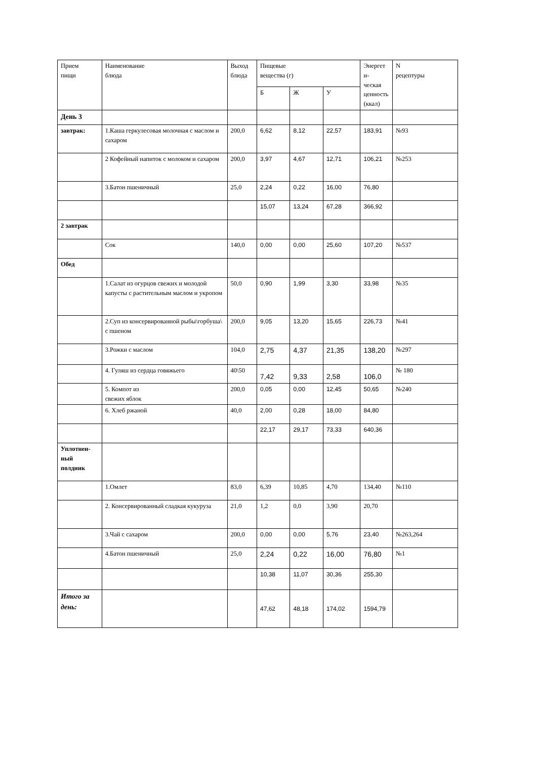| Прием пищи | Наименование блюда | Выход блюда | Пищевые вещества (г) | | | Энергет и- ческая ценность (ккал) | N рецептуры |
| --- | --- | --- | --- | --- | --- | --- | --- |
| | | | Б | Ж | У | | |
| День 3 | | | | | | | |
| завтрак: | 1.Каша геркулесовая молочная с маслом и сахаром | 200,0 | 6,62 | 8,12 | 22,57 | 183,91 | №93 |
| | 2 Кофейный напиток с молоком и сахаром | 200,0 | 3,97 | 4,67 | 12,71 | 106,21 | №253 |
| | 3.Батон пшеничный | 25,0 | 2,24 | 0,22 | 16,00 | 76,80 | |
| | | | 15,07 | 13,24 | 67,28 | 366,92 | |
| 2 завтрак | | | | | | | |
| | Сок | 140,0 | 0,00 | 0,00 | 25,60 | 107,20 | №537 |
| Обед | | | | | | | |
| | 1.Салат из огурцов свежих и молодой капусты с растительным маслом и укропом | 50,0 | 0,90 | 1,99 | 3,30 | 33,98 | №35 |
| | 2.Суп из консервированной рыбы\горбуша\ с пшеном | 200,0 | 9,05 | 13,20 | 15,65 | 226,73 | №41 |
| | 3.Рожки с маслом | 104,0 | 2,75 | 4,37 | 21,35 | 138,20 | №297 |
| | 4. Гуляш из сердца говяжьего | 40\50 | 7,42 | 9,33 | 2,58 | 106,0 | № 180 |
| | 5. Компот из свежих яблок | 200,0 | 0,05 | 0,00 | 12,45 | 50,65 | №240 |
| | 6. Хлеб ржаной | 40,0 | 2,00 | 0,28 | 18,00 | 84,80 | |
| | | | 22,17 | 29,17 | 73,33 | 640,36 | |
| Уплотнен- ный полдник | | | | | | | |
| | 1.Омлет | 83,0 | 6,39 | 10,85 | 4,70 | 134,40 | №110 |
| | 2. Консервированный сладкая кукуруза | 21,0 | 1,2 | 0,0 | 3,90 | 20,70 | |
| | 3.Чай с сахаром | 200,0 | 0,00 | 0,00 | 5,76 | 23,40 | №263,264 |
| | 4.Батон пшеничный | 25,0 | 2,24 | 0,22 | 16,00 | 76,80 | №1 |
| | | | 10,38 | 11,07 | 30,36 | 255,30 | |
| Итого за день: | | | 47,62 | 48,18 | 174,02 | 1594,79 | |